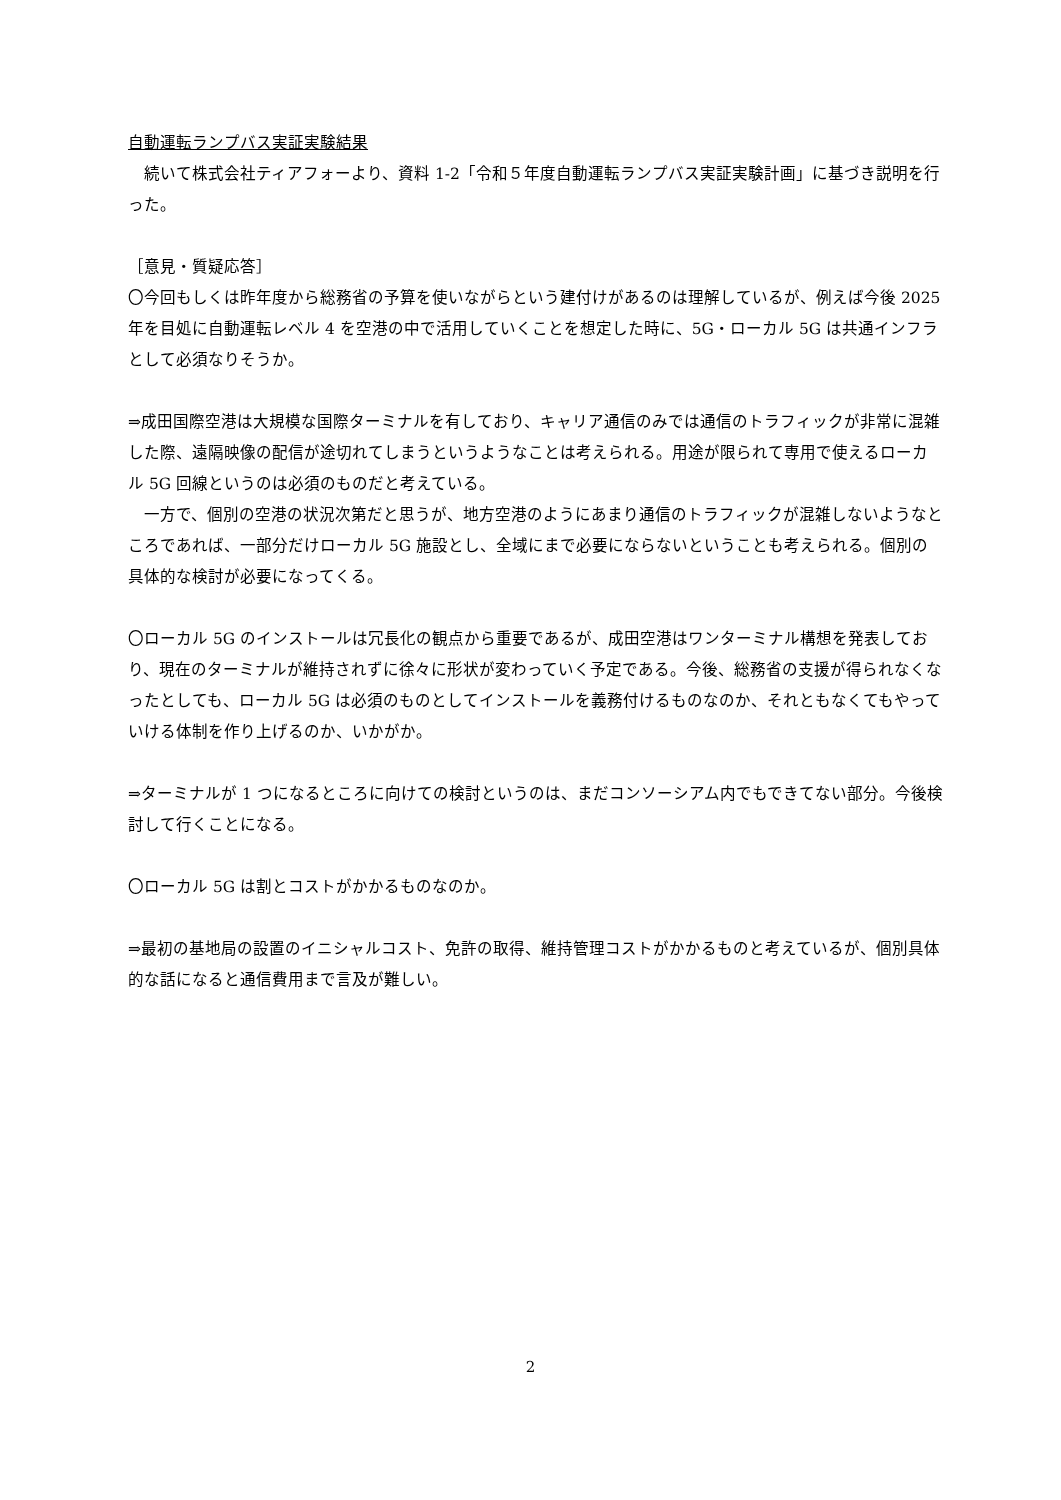自動運転ランプバス実証実験結果
　続いて株式会社ティアフォーより、資料 1-2「令和５年度自動運転ランプバス実証実験計画」に基づき説明を行った。
［意見・質疑応答］
〇今回もしくは昨年度から総務省の予算を使いながらという建付けがあるのは理解しているが、例えば今後 2025 年を目処に自動運転レベル 4 を空港の中で活用していくことを想定した時に、5G・ローカル 5G は共通インフラとして必須なりそうか。
⇒成田国際空港は大規模な国際ターミナルを有しており、キャリア通信のみでは通信のトラフィックが非常に混雑した際、遠隔映像の配信が途切れてしまうというようなことは考えられる。用途が限られて専用で使えるローカル 5G 回線というのは必須のものだと考えている。
　一方で、個別の空港の状況次第だと思うが、地方空港のようにあまり通信のトラフィックが混雑しないようなところであれば、一部分だけローカル 5G 施設とし、全域にまで必要にならないということも考えられる。個別の具体的な検討が必要になってくる。
〇ローカル 5G のインストールは冗長化の観点から重要であるが、成田空港はワンターミナル構想を発表しており、現在のターミナルが維持されずに徐々に形状が変わっていく予定である。今後、総務省の支援が得られなくなったとしても、ローカル 5G は必須のものとしてインストールを義務付けるものなのか、それともなくてもやっていける体制を作り上げるのか、いかがか。
⇒ターミナルが 1 つになるところに向けての検討というのは、まだコンソーシアム内でもできてない部分。今後検討して行くことになる。
〇ローカル 5G は割とコストがかかるものなのか。
⇒最初の基地局の設置のイニシャルコスト、免許の取得、維持管理コストがかかるものと考えているが、個別具体的な話になると通信費用まで言及が難しい。
2